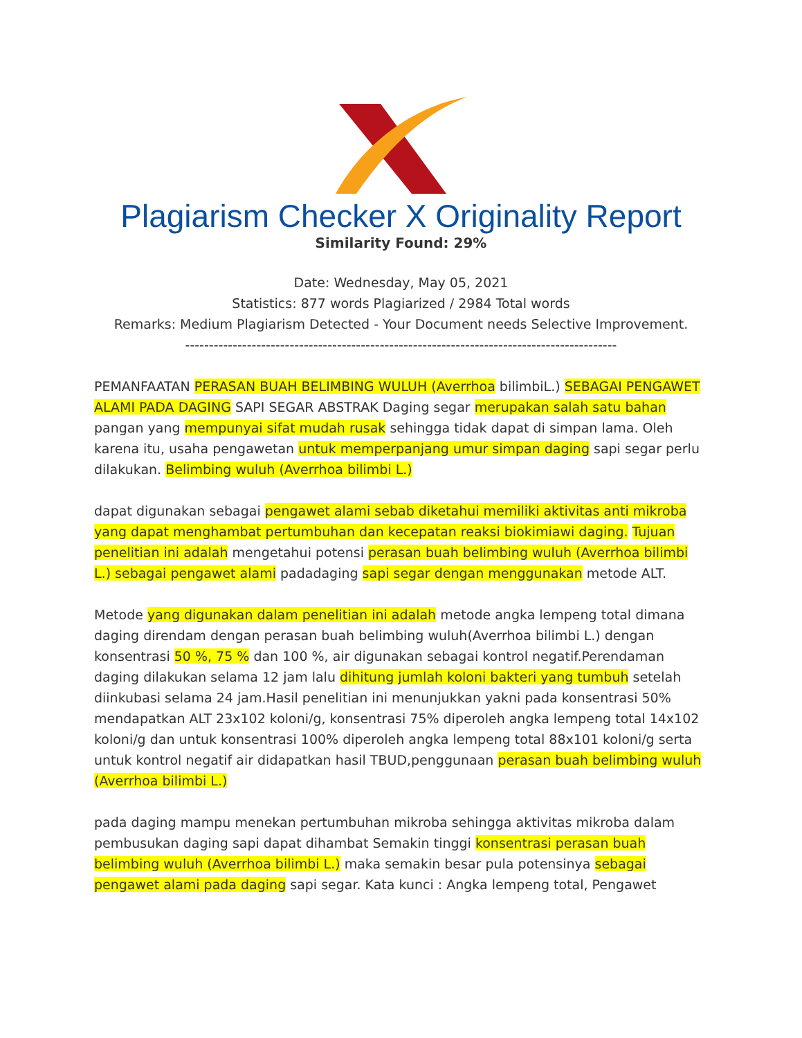Plagiarism Checker X Originality Report
Similarity Found: 29%
Date: Wednesday, May 05, 2021
Statistics: 877 words Plagiarized / 2984 Total words
Remarks: Medium Plagiarism Detected - Your Document needs Selective Improvement.
-------------------------------------------------------------------------------------------
PEMANFAATAN PERASAN BUAH BELIMBING WULUH (Averrhoa bilimbiL.) SEBAGAI PENGAWET ALAMI PADA DAGING SAPI SEGAR ABSTRAK Daging segar merupakan salah satu bahan pangan yang mempunyai sifat mudah rusak sehingga tidak dapat di simpan lama. Oleh karena itu, usaha pengawetan untuk memperpanjang umur simpan daging sapi segar perlu dilakukan. Belimbing wuluh (Averrhoa bilimbi L.)
dapat digunakan sebagai pengawet alami sebab diketahui memiliki aktivitas anti mikroba yang dapat menghambat pertumbuhan dan kecepatan reaksi biokimiawi daging. Tujuan penelitian ini adalah mengetahui potensi perasan buah belimbing wuluh (Averrhoa bilimbi L.) sebagai pengawet alami padadaging sapi segar dengan menggunakan metode ALT.
Metode yang digunakan dalam penelitian ini adalah metode angka lempeng total dimana daging direndam dengan perasan buah belimbing wuluh(Averrhoa bilimbi L.) dengan konsentrasi 50 %, 75 % dan 100 %, air digunakan sebagai kontrol negatif.Perendaman daging dilakukan selama 12 jam lalu dihitung jumlah koloni bakteri yang tumbuh setelah diinkubasi selama 24 jam.Hasil penelitian ini menunjukkan yakni pada konsentrasi 50% mendapatkan ALT 23x102 koloni/g, konsentrasi 75% diperoleh angka lempeng total 14x102 koloni/g dan untuk konsentrasi 100% diperoleh angka lempeng total 88x101 koloni/g serta untuk kontrol negatif air didapatkan hasil TBUD,penggunaan perasan buah belimbing wuluh (Averrhoa bilimbi L.)
pada daging mampu menekan pertumbuhan mikroba sehingga aktivitas mikroba dalam pembusukan daging sapi dapat dihambat Semakin tinggi konsentrasi perasan buah belimbing wuluh (Averrhoa bilimbi L.) maka semakin besar pula potensinya sebagai pengawet alami pada daging sapi segar. Kata kunci : Angka lempeng total, Pengawet